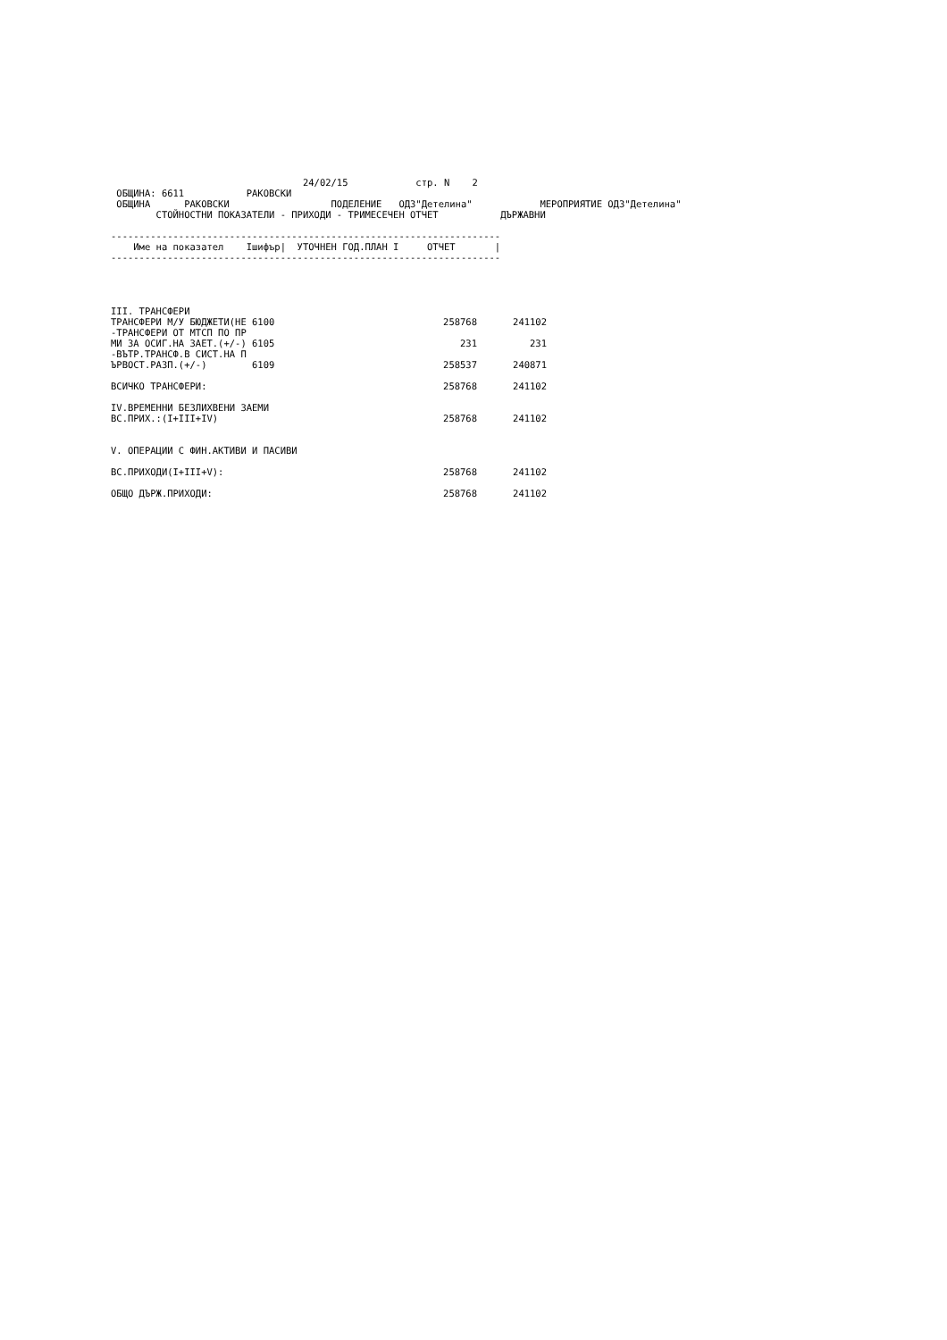24/02/15            стр. N    2
 ОБЩИНА: 6611           РАКОВСКИ
 ОБЩИНА      РАКОВСКИ                  ПОДЕЛЕНИЕ   ОДЗ"Детелина"            МЕРОПРИЯТИЕ ОДЗ"Детелина"
        СТОЙНОСТНИ ПОКАЗАТЕЛИ - ПРИХОДИ - ТРИМЕСЕЧЕН ОТЧЕТ           ДЪРЖАВНИ

---------------------------------------------------------------------
    Име на показател    Iшифър|  УТОЧНЕН ГОД.ПЛАН I     ОТЧЕТ       |
---------------------------------------------------------------------
| III. ТРАНСФЕРИ | | | |
| ТРАНСФЕРИ М/У БЮДЖЕТИ(НЕ 6100 | | 258768 | 241102 |
| -ТРАНСФЕРИ ОТ МТСП ПО ПР | | | |
| МИ ЗА ОСИГ.НА ЗАЕТ.(+/-) 6105 | | 231 | 231 |
| -ВЪТР.ТРАНСФ.В СИСТ.НА П | | | |
| ЪРВОСТ.РАЗП.(+/-) 6109 | | 258537 | 240871 |
| ВСИЧКО ТРАНСФЕРИ: | | 258768 | 241102 |
| IV.ВРЕМЕННИ БЕЗЛИХВЕНИ ЗАЕМИ | | | |
| ВС.ПРИХ.:(I+III+IV) | | 258768 | 241102 |
| V. ОПЕРАЦИИ С ФИН.АКТИВИ И ПАСИВИ | | | |
| ВС.ПРИХОДИ(I+III+V): | | 258768 | 241102 |
| ОБЩО ДЪРЖ.ПРИХОДИ: | | 258768 | 241102 |